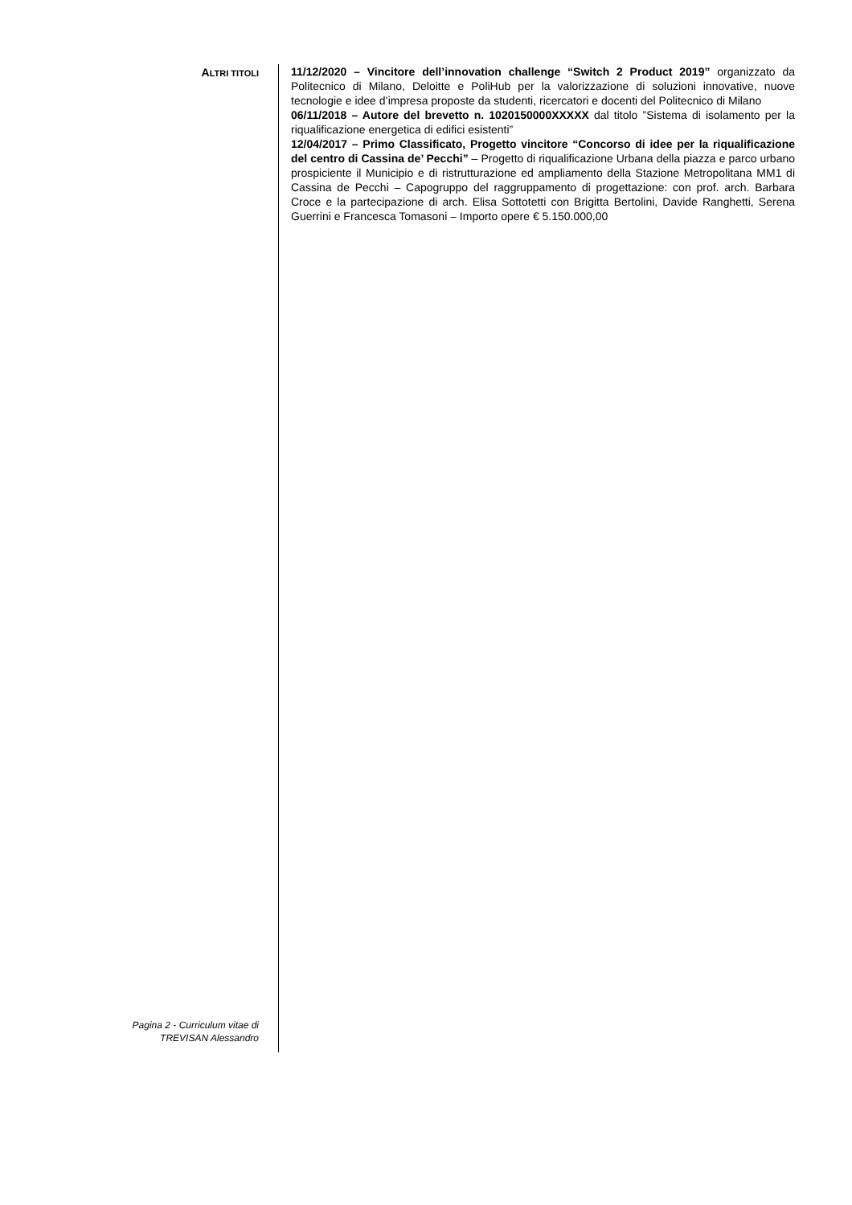ALTRI TITOLI
11/12/2020 – Vincitore dell’innovation challenge “Switch 2 Product 2019” organizzato da Politecnico di Milano, Deloitte e PoliHub per la valorizzazione di soluzioni innovative, nuove tecnologie e idee d’impresa proposte da studenti, ricercatori e docenti del Politecnico di Milano
06/11/2018 – Autore del brevetto n. 1020150000XXXXX dal titolo ”Sistema di isolamento per la riqualificazione energetica di edifici esistenti”
12/04/2017 – Primo Classificato, Progetto vincitore “Concorso di idee per la riqualificazione del centro di Cassina de’ Pecchi” – Progetto di riqualificazione Urbana della piazza e parco urbano prospiciente il Municipio e di ristrutturazione ed ampliamento della Stazione Metropolitana MM1 di Cassina de Pecchi – Capogruppo del raggruppamento di progettazione: con prof. arch. Barbara Croce e la partecipazione di arch. Elisa Sottotetti con Brigitta Bertolini, Davide Ranghetti, Serena Guerrini e Francesca Tomasoni – Importo opere € 5.150.000,00
Pagina 2 - Curriculum vitae di
TREVISAN Alessandro